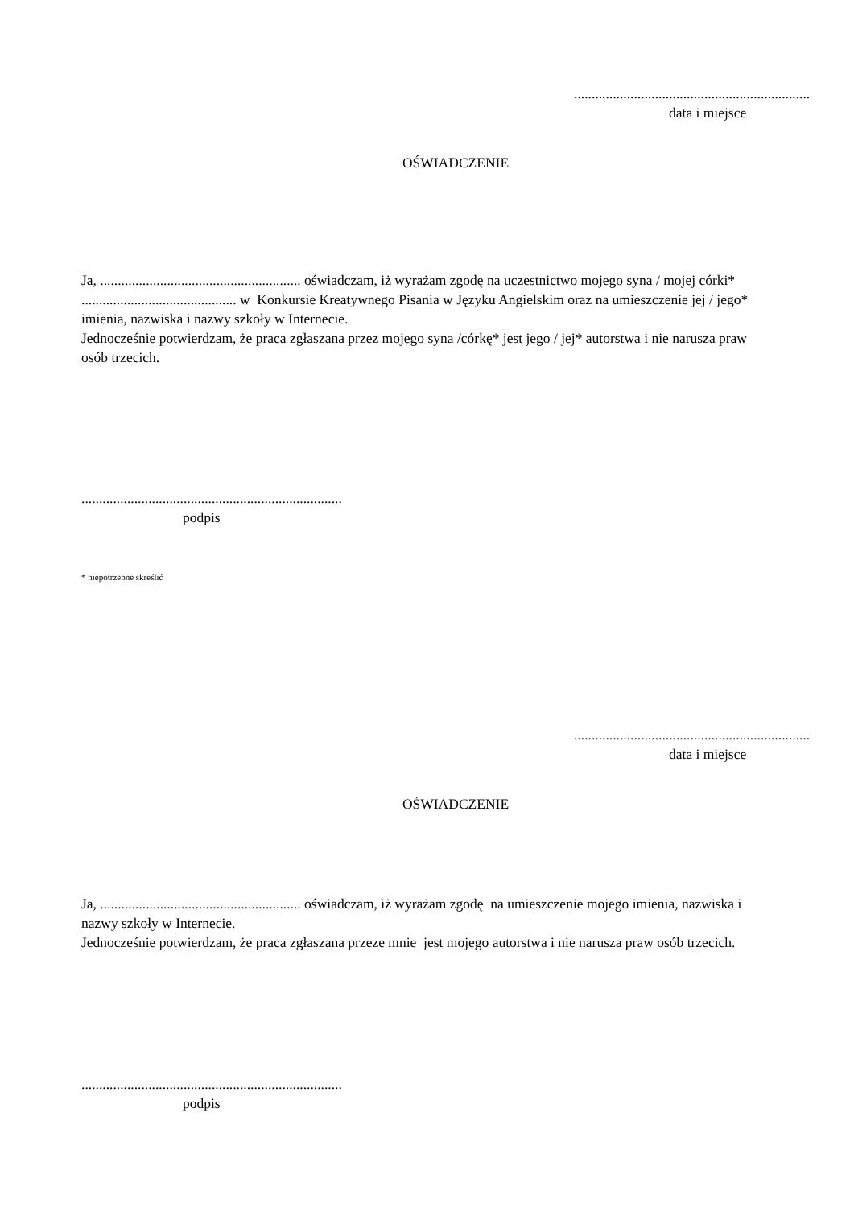...................................................................
data i miejsce
OŚWIADCZENIE
Ja, ......................................................... oświadczam, iż wyrażam zgodę na uczestnictwo mojego syna / mojej córki* ............................................ w Konkursie Kreatywnego Pisania w Języku Angielskim oraz na umieszczenie jej / jego* imienia, nazwiska i nazwy szkoły w Internecie.
Jednocześnie potwierdzam, że praca zgłaszana przez mojego syna /córkę* jest jego / jej* autorstwa i nie narusza praw osób trzecich.
..........................................................................
podpis
* niepotrzebne skreślić
...................................................................
data i miejsce
OŚWIADCZENIE
Ja, ......................................................... oświadczam, iż wyrażam zgodę na umieszczenie mojego imienia, nazwiska i nazwy szkoły w Internecie.
Jednocześnie potwierdzam, że praca zgłaszana przeze mnie jest mojego autorstwa i nie narusza praw osób trzecich.
..........................................................................
podpis